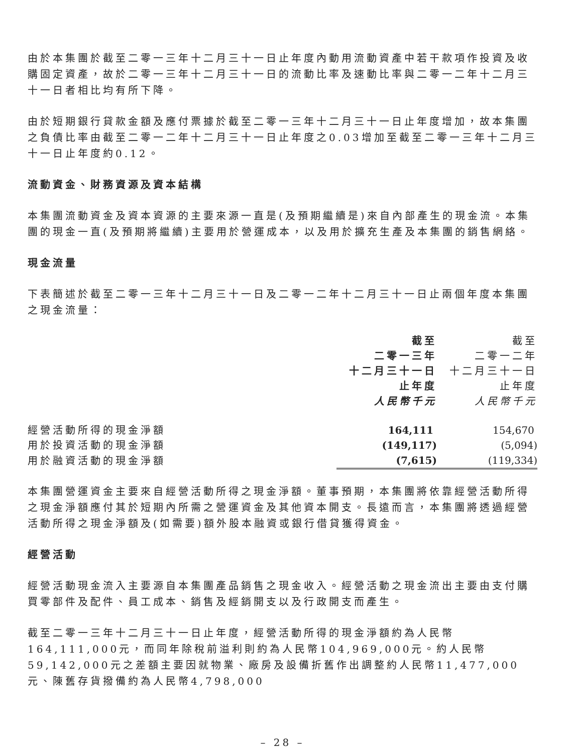由於本集團於截至二零一三年十二月三十一日止年度內動用流動資產中若干款項作投資及收購固定資產，故於二零一三年十二月三十一日的流動比率及速動比率與二零一二年十二月三十一日者相比均有所下降。
由於短期銀行貸款金額及應付票據於截至二零一三年十二月三十一日止年度增加，故本集團之負債比率由截至二零一二年十二月三十一日止年度之0.03增加至截至二零一三年十二月三十一日止年度約0.12。
流動資金、財務資源及資本結構
本集團流動資金及資本資源的主要來源一直是(及預期繼續是)來自內部產生的現金流。本集團的現金一直(及預期將繼續)主要用於營運成本，以及用於擴充生產及本集團的銷售網絡。
現金流量
下表簡述於截至二零一三年十二月三十一日及二零一二年十二月三十一日止兩個年度本集團之現金流量：
| | 截至 二零一三年 十二月三十一日 止年度 人民幣千元 | 截至 二零一二年 十二月三十一日 止年度 人民幣千元 |
| --- | --- | --- |
| 經營活動所得的現金淨額 | 164,111 | 154,670 |
| 用於投資活動的現金淨額 | (149,117) | (5,094) |
| 用於融資活動的現金淨額 | (7,615) | (119,334) |
本集團營運資金主要來自經營活動所得之現金淨額。董事預期，本集團將依靠經營活動所得之現金淨額應付其於短期內所需之營運資金及其他資本開支。長遠而言，本集團將透過經營活動所得之現金淨額及(如需要)額外股本融資或銀行借貸獲得資金。
經營活動
經營活動現金流入主要源自本集團產品銷售之現金收入。經營活動之現金流出主要由支付購買零部件及配件、員工成本、銷售及經銷開支以及行政開支而產生。
截至二零一三年十二月三十一日止年度，經營活動所得的現金淨額約為人民幣164,111,000元，而同年除稅前溢利則約為人民幣104,969,000元。約人民幣59,142,000元之差額主要因就物業、廠房及設備折舊作出調整約人民幣11,477,000元、陳舊存貨撥備約為人民幣4,798,000
– 28 –